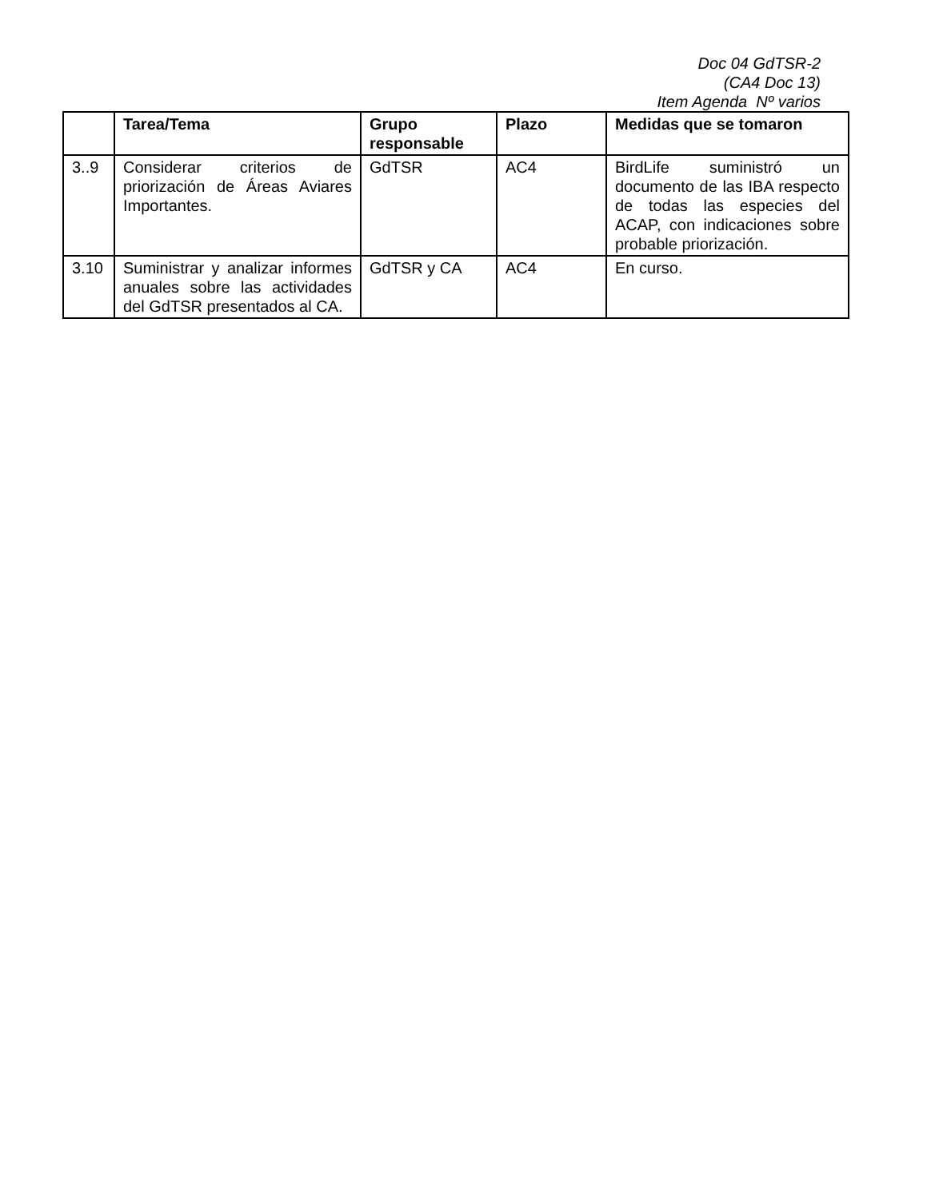Doc 04 GdTSR-2
(CA4 Doc 13)
Item Agenda Nº varios
| | Tarea/Tema | Grupo responsable | Plazo | Medidas que se tomaron |
| --- | --- | --- | --- | --- |
| 3..9 | Considerar criterios de priorización de Áreas Aviares Importantes. | GdTSR | AC4 | BirdLife suministró un documento de las IBA respecto de todas las especies del ACAP, con indicaciones sobre probable priorización. |
| 3.10 | Suministrar y analizar informes anuales sobre las actividades del GdTSR presentados al CA. | GdTSR y CA | AC4 | En curso. |